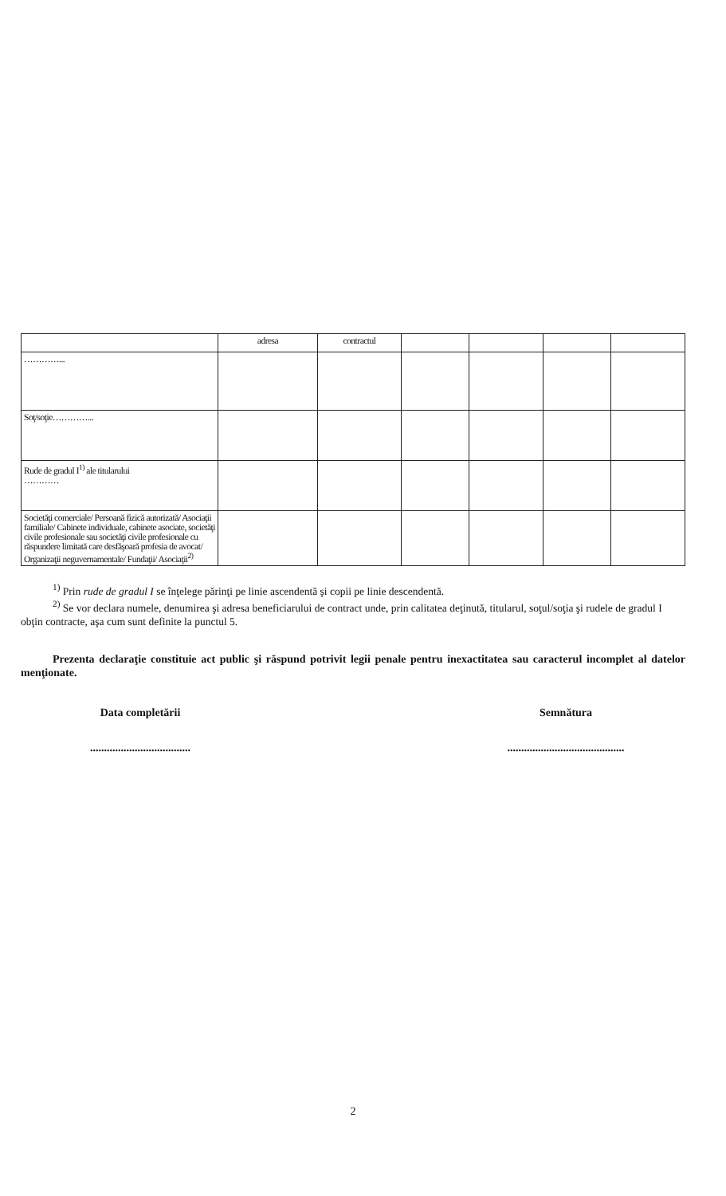| | adresa | contractul | | | | |
| …………... | | | | | | |
| Soţ/soţie…………... | | | | | | |
| Rude de gradul I<sup>1)</sup> ale titularului ………… | | | | | | |
| Societăţi comerciale/ Persoană fizică autorizată/ Asociaţii familiale/ Cabinete individuale, cabinete asociate, societăţi civile profesionale sau societăţi civile profesionale cu răspundere limitată care desfăşoară profesia de avocat/ Organizaţii neguvernamentale/ Fundaţii/ Asociaţii<sup>2)</sup> | | | | | | |
<sup>1)</sup> Prin rude de gradul I se înţelege părinţi pe linie ascendentă şi copii pe linie descendentă.
<sup>2)</sup> Se vor declara numele, denumirea şi adresa beneficiarului de contract unde, prin calitatea deţinută, titularul, soţul/soţia şi rudele de gradul I obţin contracte, aşa cum sunt definite la punctul 5.
Prezenta declaraţie constituie act public şi răspund potrivit legii penale pentru inexactitatea sau caracterul incomplet al datelor menţionate.
Data completării
....................................
Semnătura
..........................................
2